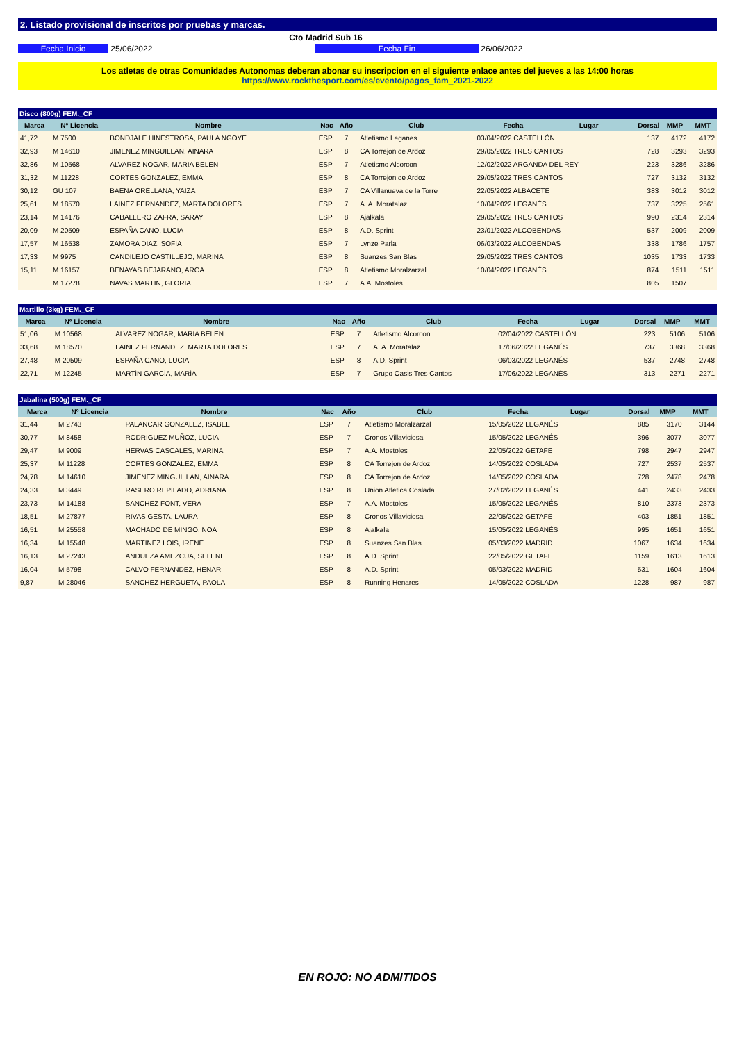2. Listado provisional de inscritos por pruebas y marcas.
Cto Madrid Sub 16
Fecha Inicio 25/06/2022 Fecha Fin 26/06/2022
Los atletas de otras Comunidades Autonomas deberan abonar su inscripcion en el siguiente enlace antes del jueves a las 14:00 horas
https://www.rockthesport.com/es/evento/pagos_fam_2021-2022
| Disco (800g) FEM._CF | | | | | | | | | | |
| Marca | Nº Licencia | Nombre | Nac | Año | Club | Fecha | Lugar | Dorsal | MMP | MMT |
| 41,72 | M 7500 | BONDJALE HINESTROSA, PAULA NGOYE | ESP | 7 | Atletismo Leganes | 03/04/2022 CASTELLÓN | | 137 | 4172 | 4172 |
| 32,93 | M 14610 | JIMENEZ MINGUILLAN, AINARA | ESP | 8 | CA Torrejon de Ardoz | 29/05/2022 TRES CANTOS | | 728 | 3293 | 3293 |
| 32,86 | M 10568 | ALVAREZ NOGAR, MARIA BELEN | ESP | 7 | Atletismo Alcorcon | 12/02/2022 ARGANDA DEL REY | | 223 | 3286 | 3286 |
| 31,32 | M 11228 | CORTES GONZALEZ, EMMA | ESP | 8 | CA Torrejon de Ardoz | 29/05/2022 TRES CANTOS | | 727 | 3132 | 3132 |
| 30,12 | GU 107 | BAENA ORELLANA, YAIZA | ESP | 7 | CA Villanueva de la Torre | 22/05/2022 ALBACETE | | 383 | 3012 | 3012 |
| 25,61 | M 18570 | LAINEZ FERNANDEZ, MARTA DOLORES | ESP | 7 | A. A. Moratalaz | 10/04/2022 LEGANÉS | | 737 | 3225 | 2561 |
| 23,14 | M 14176 | CABALLERO ZAFRA, SARAY | ESP | 8 | Ajalkala | 29/05/2022 TRES CANTOS | | 990 | 2314 | 2314 |
| 20,09 | M 20509 | ESPAÑA CANO, LUCIA | ESP | 8 | A.D. Sprint | 23/01/2022 ALCOBENDAS | | 537 | 2009 | 2009 |
| 17,57 | M 16538 | ZAMORA DIAZ, SOFIA | ESP | 7 | Lynze Parla | 06/03/2022 ALCOBENDAS | | 338 | 1786 | 1757 |
| 17,33 | M 9975 | CANDILEJO CASTILLEJO, MARINA | ESP | 8 | Suanzes San Blas | 29/05/2022 TRES CANTOS | | 1035 | 1733 | 1733 |
| 15,11 | M 16157 | BENAYAS BEJARANO, AROA | ESP | 8 | Atletismo Moralzarzal | 10/04/2022 LEGANÉS | | 874 | 1511 | 1511 |
| | M 17278 | NAVAS MARTIN, GLORIA | ESP | 7 | A.A. Mostoles | | | 805 | 1507 | |
| Martillo (3kg) FEM._CF | | | | | | | | | | |
| Marca | Nº Licencia | Nombre | Nac | Año | Club | Fecha | Lugar | Dorsal | MMP | MMT |
| 51,06 | M 10568 | ALVAREZ NOGAR, MARIA BELEN | ESP | 7 | Atletismo Alcorcon | 02/04/2022 CASTELLÓN | | 223 | 5106 | 5106 |
| 33,68 | M 18570 | LAINEZ FERNANDEZ, MARTA DOLORES | ESP | 7 | A. A. Moratalaz | 17/06/2022 LEGANÉS | | 737 | 3368 | 3368 |
| 27,48 | M 20509 | ESPAÑA CANO, LUCIA | ESP | 8 | A.D. Sprint | 06/03/2022 LEGANÉS | | 537 | 2748 | 2748 |
| 22,71 | M 12245 | MARTÍN GARCÍA, MARÍA | ESP | 7 | Grupo Oasis Tres Cantos | 17/06/2022 LEGANÉS | | 313 | 2271 | 2271 |
| Jabalina (500g) FEM._CF | | | | | | | | | | |
| Marca | Nº Licencia | Nombre | Nac | Año | Club | Fecha | Lugar | Dorsal | MMP | MMT |
| 31,44 | M 2743 | PALANCAR GONZALEZ, ISABEL | ESP | 7 | Atletismo Moralzarzal | 15/05/2022 LEGANÉS | | 885 | 3170 | 3144 |
| 30,77 | M 8458 | RODRIGUEZ MUÑOZ, LUCIA | ESP | 7 | Cronos Villaviciosa | 15/05/2022 LEGANÉS | | 396 | 3077 | 3077 |
| 29,47 | M 9009 | HERVAS CASCALES, MARINA | ESP | 7 | A.A. Mostoles | 22/05/2022 GETAFE | | 798 | 2947 | 2947 |
| 25,37 | M 11228 | CORTES GONZALEZ, EMMA | ESP | 8 | CA Torrejon de Ardoz | 14/05/2022 COSLADA | | 727 | 2537 | 2537 |
| 24,78 | M 14610 | JIMENEZ MINGUILLAN, AINARA | ESP | 8 | CA Torrejon de Ardoz | 14/05/2022 COSLADA | | 728 | 2478 | 2478 |
| 24,33 | M 3449 | RASERO REPILADO, ADRIANA | ESP | 8 | Union Atletica Coslada | 27/02/2022 LEGANÉS | | 441 | 2433 | 2433 |
| 23,73 | M 14188 | SANCHEZ FONT, VERA | ESP | 7 | A.A. Mostoles | 15/05/2022 LEGANÉS | | 810 | 2373 | 2373 |
| 18,51 | M 27877 | RIVAS GESTA, LAURA | ESP | 8 | Cronos Villaviciosa | 22/05/2022 GETAFE | | 403 | 1851 | 1851 |
| 16,51 | M 25558 | MACHADO DE MINGO, NOA | ESP | 8 | Ajalkala | 15/05/2022 LEGANÉS | | 995 | 1651 | 1651 |
| 16,34 | M 15548 | MARTINEZ LOIS, IRENE | ESP | 8 | Suanzes San Blas | 05/03/2022 MADRID | | 1067 | 1634 | 1634 |
| 16,13 | M 27243 | ANDUEZA AMEZCUA, SELENE | ESP | 8 | A.D. Sprint | 22/05/2022 GETAFE | | 1159 | 1613 | 1613 |
| 16,04 | M 5798 | CALVO FERNANDEZ, HENAR | ESP | 8 | A.D. Sprint | 05/03/2022 MADRID | | 531 | 1604 | 1604 |
| 9,87 | M 28046 | SANCHEZ HERGUETA, PAOLA | ESP | 8 | Running Henares | 14/05/2022 COSLADA | | 1228 | 987 | 987 |
EN ROJO: NO ADMITIDOS